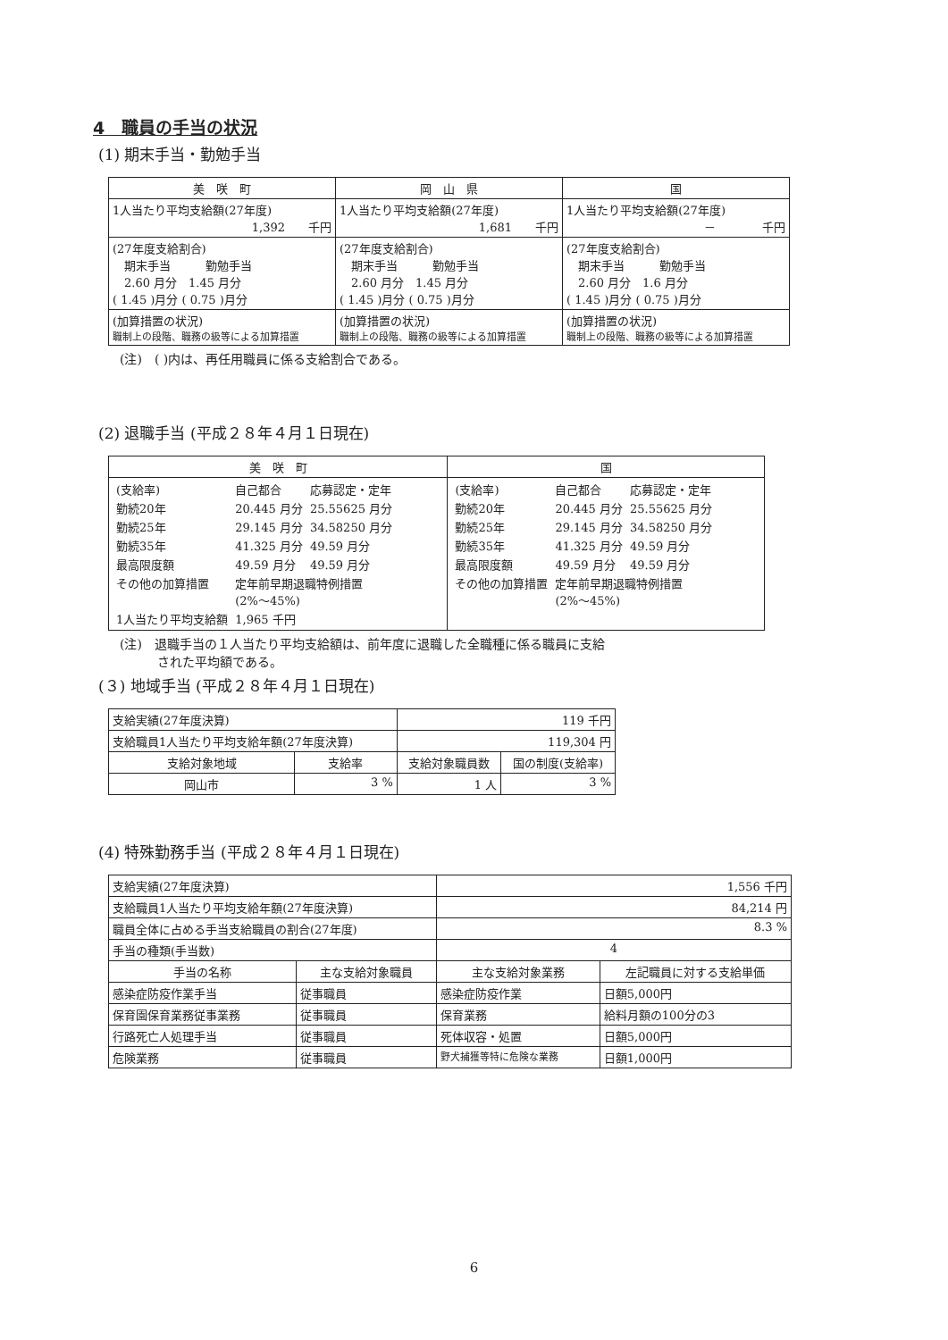4　職員の手当の状況
(1) 期末手当・勤勉手当
| 美 咲 町 | 岡 山 県 | 国 |
| --- | --- | --- |
| 1人当たり平均支給額(27年度) 1,392 千円 | 1人当たり平均支給額(27年度) 1,681 千円 | 1人当たり平均支給額(27年度) － 千円 |
| (27年度支給割合) 期末手当 勤勉手当 2.60 月分 1.45 月分 ( 1.45 )月分 ( 0.75 )月分 | (27年度支給割合) 期末手当 勤勉手当 2.60 月分 1.45 月分 ( 1.45 )月分 ( 0.75 )月分 | (27年度支給割合) 期末手当 勤勉手当 2.60 月分 1.6 月分 ( 1.45 )月分 ( 0.75 )月分 |
| (加算措置の状況) 職制上の段階、職務の級等による加算措置 | (加算措置の状況) 職制上の段階、職務の級等による加算措置 | (加算措置の状況) 職制上の段階、職務の級等による加算措置 |
(注)　( )内は、再任用職員に係る支給割合である。
(2) 退職手当 (平成２８年４月１日現在)
| 美 咲 町 | 国 |
| --- | --- |
| / (支給率) / 自己都合 / 応募認定・定年 / / 勤続20年 / 20.445 月分 / 25.55625 月分 / / 勤続25年 / 29.145 月分 / 34.58250 月分 / / 勤続35年 / 41.325 月分 / 49.59 月分 / / 最高限度額 / 49.59 月分 / 49.59 月分 / / その他の加算措置 / 定年前早期退職特例措置 (2%～45%) / / / 1人当たり平均支給額 / 1,965 千円 / / | / (支給率) / 自己都合 / 応募認定・定年 / / 勤続20年 / 20.445 月分 / 25.55625 月分 / / 勤続25年 / 29.145 月分 / 34.58250 月分 / / 勤続35年 / 41.325 月分 / 49.59 月分 / / 最高限度額 / 49.59 月分 / 49.59 月分 / / その他の加算措置 / 定年前早期退職特例措置 (2%～45%) / / |
(注)　退職手当の１人当たり平均支給額は、前年度に退職した全職種に係る職員に支給
　　　された平均額である。
(３) 地域手当 (平成２８年４月１日現在)
| 支給実績(27年度決算) | | 119 千円 | |
| 支給職員1人当たり平均支給年額(27年度決算) | | 119,304 円 | |
| 支給対象地域 | 支給率 | 支給対象職員数 | 国の制度(支給率) |
| 岡山市 | 3 % | 1 人 | 3 % |
(4) 特殊勤務手当 (平成２８年４月１日現在)
| 支給実績(27年度決算) | | 1,556 千円 | |
| 支給職員1人当たり平均支給年額(27年度決算) | | 84,214 円 | |
| 職員全体に占める手当支給職員の割合(27年度) | | 8.3 % | |
| 手当の種類(手当数) | | 4 | |
| 手当の名称 | 主な支給対象職員 | 主な支給対象業務 | 左記職員に対する支給単価 |
| 感染症防疫作業手当 | 従事職員 | 感染症防疫作業 | 日額5,000円 |
| 保育園保育業務従事業務 | 従事職員 | 保育業務 | 給料月額の100分の3 |
| 行路死亡人処理手当 | 従事職員 | 死体収容・処置 | 日額5,000円 |
| 危険業務 | 従事職員 | 野犬捕獲等特に危険な業務 | 日額1,000円 |
6